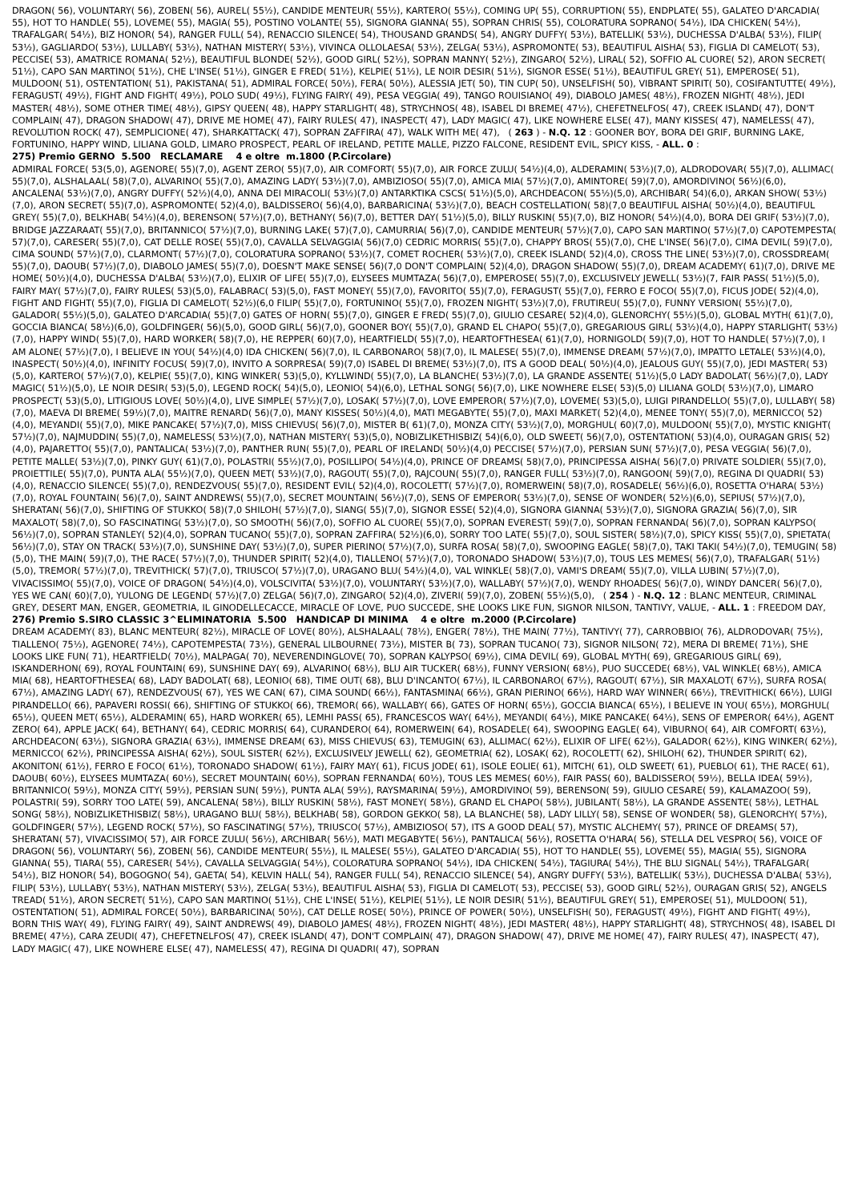DRAGON( 56), VOLUNTARY( 56), ZOBEN( 56), AUREL( 55½), CANDIDE MENTEUR( 55½), KARTERO( 55½), COMING UP( 55), CORRUPTION( 55), ENDPLATE( 55), GALATEO D'ARCADIA( 55), HOT TO HANDLE( 55), LOVEME( 55), MAGIA( 55), POSTINO VOLANTE( 55), SIGNORA GIANNA( 55), SOPRAN CHRIS( 55), COLORATURA SOPRANO( 54½), IDA CHICKEN( 54½), TRAFALGAR( 54½), BIZ HONOR( 54), RANGER FULL( 54), RENACCIO SILENCE( 54), THOUSAND GRANDS( 54), ANGRY DUFFY( 53½), BATELLIK( 53½), DUCHESSA D'ALBA( 53½), FILIP( 53½), GAGLIARDO( 53½), LULLABY( 53½), NATHAN MISTERY( 53½), VIVINCA OLLOLAESA( 53½), ZELGA( 53½), ASPROMONTE( 53), BEAUTIFUL AISHA( 53), FIGLIA DI CAMELOT( 53), PECCISE( 53), AMATRICE ROMANA( 52½), BEAUTIFUL BLONDE( 52½), GOOD GIRL( 52½), SOPRAN MANNY( 52½), ZINGARO( 52½), LIRAL( 52), SOFFIO AL CUORE( 52), ARON SECRET( 51½), CAPO SAN MARTINO( 51½), CHE L'INSE( 51½), GINGER E FRED( 51½), KELPIE( 51½), LE NOIR DESIR( 51½), SIGNOR ESSE( 51½), BEAUTIFUL GREY( 51), EMPEROSE( 51), MULDOON( 51), OSTENTATION( 51), PAKISTANA( 51), ADMIRAL FORCE( 50½), FERA( 50½), ALESSIA JET( 50), TIN CUP( 50), UNSELFISH( 50), VIBRANT SPIRIT( 50), COSIFANTUTTE( 49½), FERAGUST( 49½), FIGHT AND FIGHT( 49½), POLO SUD( 49½), FLYING FAIRY( 49), PESA VEGGIA( 49), TANGO ROUISIANO( 49), DIABOLO JAMES( 48½), FROZEN NIGHT( 48½), JEDI MASTER( 48½), SOME OTHER TIME( 48½), GIPSY QUEEN( 48), HAPPY STARLIGHT( 48), STRYCHNOS( 48), ISABEL DI BREME( 47½), CHEFETNELFOS( 47), CREEK ISLAND( 47), DON'T COMPLAIN( 47), DRAGON SHADOW( 47), DRIVE ME HOME( 47), FAIRY RULES( 47), INASPECT( 47), LADY MAGIC( 47), LIKE NOWHERE ELSE( 47), MANY KISSES( 47), NAMELESS( 47), REVOLUTION ROCK( 47), SEMPLICIONE( 47), SHARKATTACK( 47), SOPRAN ZAFFIRA( 47), WALK WITH ME( 47), ( 263 ) - N.Q. 12 : GOONER BOY, BORA DEI GRIF, BURNING LAKE, FORTUNINO, HAPPY WIND, LILIANA GOLD, LIMARO PROSPECT, PEARL OF IRELAND, PETITE MALLE, PIZZO FALCONE, RESIDENT EVIL, SPICY KISS, - ALL. 0 :
275) Premio GERNO 5.500 RECLAMARE 4 e oltre m.1800 (P.Circolare)
ADMIRAL FORCE( 53(5,0), AGENORE( 55)(7,0), AGENT ZERO( 55)(7,0), AIR COMFORT( 55)(7,0), AIR FORCE ZULU( 54½)(4,0), ALDERAMIN( 53½)(7,0), ALDRODOVAR( 55)(7,0), ALLIMAC( 55)(7,0), ALSHALAAL( 58)(7,0), ALVARINO( 55)(7,0), AMAZING LADY( 53½)(7,0), AMBIZIOSO( 55)(7,0), AMICA MIA( 57½)(7,0), AMINTORE( 59)(7,0), AMORDIVINO( 56½)(6,0), ANCALENA( 53½)(7,0), ANGRY DUFFY( 52½)(4,0), ANNA DEI MIRACOLI( 53½)(7,0) ANTARKTIKA CSCS( 51½)(5,0), ARCHDEACON( 55½)(5,0), ARCHIBAR( 54)(6,0), ARKAN SHOW( 53½)(7,0), ARON SECRET( 55)(7,0), ASPROMONTE( 52)(4,0), BALDISSERO( 56)(4,0), BARBARICINA( 53½)(7,0), BEACH COSTELLATION( 58)(7,0 BEAUTIFUL AISHA( 50½)(4,0), BEAUTIFUL GREY( 55)(7,0), BELKHAB( 54½)(4,0), BERENSON( 57½)(7,0), BETHANY( 56)(7,0), BETTER DAY( 51½)(5,0), BILLY RUSKIN( 55)(7,0), BIZ HONOR( 54½)(4,0), BORA DEI GRIF( 53½)(7,0), BRIDGE JAZZARAAT( 55)(7,0), BRITANNICO( 57½)(7,0), BURNING LAKE( 57)(7,0), CAMURRIA( 56)(7,0), CANDIDE MENTEUR( 57½)(7,0), CAPO SAN MARTINO( 57½)(7,0) CAPOTEMPESTA( 57)(7,0), CARESER( 55)(7,0), CAT DELLE ROSE( 55)(7,0), CAVALLA SELVAGGIA( 56)(7,0) CEDRIC MORRIS( 55)(7,0), CHAPPY BROS( 55)(7,0), CHE L'INSE( 56)(7,0), CIMA DEVIL( 59)(7,0), CIMA SOUND( 57½)(7,0), CLARMONT( 57½)(7,0), COLORATURA SOPRANO( 53½)(7, COMET ROCHER( 53½)(7,0), CREEK ISLAND( 52)(4,0), CROSS THE LINE( 53½)(7,0), CROSSDREAM( 55)(7,0), DAOUB( 57½)(7,0), DIABOLO JAMES( 55)(7,0), DOESN'T MAKE SENSE( 56)(7,0 DON'T COMPLAIN( 52)(4,0), DRAGON SHADOW( 55)(7,0), DREAM ACADEMY( 61)(7,0), DRIVE ME HOME( 50½)(4,0), DUCHESSA D'ALBA( 53½)(7,0), ELIXIR OF LIFE( 55)(7,0), ELYSEES MUMTAZA( 56)(7,0), EMPEROSE( 55)(7,0), EXCLUSIVELY JEWELL( 53½)(7, FAIR PASS( 51½)(5,0), FAIRY MAY( 57½)(7,0), FAIRY RULES( 53)(5,0), FALABRAC( 53)(5,0), FAST MONEY( 55)(7,0), FAVORITO( 55)(7,0), FERAGUST( 55)(7,0), FERRO E FOCO( 55)(7,0), FICUS JODE( 52)(4,0), FIGHT AND FIGHT( 55)(7,0), FIGLIA DI CAMELOT( 52½)(6,0 FILIP( 55)(7,0), FORTUNINO( 55)(7,0), FROZEN NIGHT( 53½)(7,0), FRUTIREU( 55)(7,0), FUNNY VERSION( 55½)(7,0), GALADOR( 55½)(5,0), GALATEO D'ARCADIA( 55)(7,0) GATES OF HORN( 55)(7,0), GINGER E FRED( 55)(7,0), GIULIO CESARE( 52)(4,0), GLENORCHY( 55½)(5,0), GLOBAL MYTH( 61)(7,0), GOCCIA BIANCA( 58½)(6,0), GOLDFINGER( 56)(5,0), GOOD GIRL( 56)(7,0), GOONER BOY( 55)(7,0), GRAND EL CHAPO( 55)(7,0), GREGARIOUS GIRL( 53½)(4,0), HAPPY STARLIGHT( 53½)(7,0), HAPPY WIND( 55)(7,0), HARD WORKER( 58)(7,0), HE REPPER( 60)(7,0), HEARTFIELD( 55)(7,0), HEARTOFTHESEA( 61)(7,0), HORNIGOLD( 59)(7,0), HOT TO HANDLE( 57½)(7,0), I AM ALONE( 57½)(7,0), I BELIEVE IN YOU( 54½)(4,0) IDA CHICKEN( 56)(7,0), IL CARBONARO( 58)(7,0), IL MALESE( 55)(7,0), IMMENSE DREAM( 57½)(7,0), IMPATTO LETALE( 53½)(4,0), INASPECT( 50½)(4,0), INFINITY FOCUS( 59)(7,0), INVITO A SORPRESA( 59)(7,0) ISABEL DI BREME( 53½)(7,0), ITS A GOOD DEAL( 50½)(4,0), JEALOUS GUY( 55)(7,0), JEDI MASTER( 53)(5,0), KARTERO( 57½)(7,0), KELPIE( 55)(7,0), KING WINKER( 53)(5,0), KYLLWIND( 55)(7,0), LA BLANCHE( 53½)(7,0), LA GRANDE ASSENTE( 51½)(5,0 LADY BADOLAT( 56½)(7,0), LADY MAGIC( 51½)(5,0), LE NOIR DESIR( 53)(5,0), LEGEND ROCK( 54)(5,0), LEONIO( 54)(6,0), LETHAL SONG( 56)(7,0), LIKE NOWHERE ELSE( 53)(5,0) LILIANA GOLD( 53½)(7,0), LIMARO PROSPECT( 53)(5,0), LITIGIOUS LOVE( 50½)(4,0), LIVE SIMPLE( 57½)(7,0), LOSAK( 57½)(7,0), LOVE EMPEROR( 57½)(7,0), LOVEME( 53)(5,0), LUIGI PIRANDELLO( 55)(7,0), LULLABY( 58)(7,0), MAEVA DI BREME( 59½)(7,0), MAITRE RENARD( 56)(7,0), MANY KISSES( 50½)(4,0), MATI MEGABYTE( 55)(7,0), MAXI MARKET( 52)(4,0), MENEE TONY( 55)(7,0), MERNICCO( 52)(4,0), MEYANDI( 55)(7,0), MIKE PANCAKE( 57½)(7,0), MISS CHIEVUS( 56)(7,0), MISTER B( 61)(7,0), MONZA CITY( 53½)(7,0), MORGHUL( 60)(7,0), MULDOON( 55)(7,0), MYSTIC KNIGHT( 57½)(7,0), NAJMUDDIN( 55)(7,0), NAMELESS( 53½)(7,0), NATHAN MISTERY( 53)(5,0), NOBIZLIKETHISBIZ( 54)(6,0), OLD SWEET( 56)(7,0), OSTENTATION( 53)(4,0), OURAGAN GRIS( 52)(4,0), PAJARETTO( 55)(7,0), PANTALICA( 53½)(7,0), PANTHER RUN( 55)(7,0), PEARL OF IRELAND( 50½)(4,0) PECCISE( 57½)(7,0), PERSIAN SUN( 57½)(7,0), PESA VEGGIA( 56)(7,0), PETITE MALLE( 53½)(7,0), PINKY GUY( 61)(7,0), POLASTRI( 55½)(7,0), POSILLIPO( 54½)(4,0), PRINCE OF DREAMS( 58)(7,0), PRINCIPESSA AISHA( 56)(7,0) PRIVATE SOLDIER( 55)(7,0), PROIETTILE( 55)(7,0), PUNTA ALA( 55½)(7,0), QUEEN MET( 53½)(7,0), RAGOUT( 55)(7,0), RAJCOUN( 55)(7,0), RANGER FULL( 53½)(7,0), RANGOON( 59)(7,0), REGINA DI QUADRI( 53)(4,0), RENACCIO SILENCE( 55)(7,0), RENDEZVOUS( 55)(7,0), RESIDENT EVIL( 52)(4,0), ROCOLETT( 57½)(7,0), ROMERWEIN( 58)(7,0), ROSADELE( 56½)(6,0), ROSETTA O'HARA( 53½)(7,0), ROYAL FOUNTAIN( 56)(7,0), SAINT ANDREWS( 55)(7,0), SECRET MOUNTAIN( 56½)(7,0), SENS OF EMPEROR( 53½)(7,0), SENSE OF WONDER( 52½)(6,0), SEPIUS( 57½)(7,0), SHERATAN( 56)(7,0), SHIFTING OF STUKKO( 58)(7,0 SHILOH( 57½)(7,0), SIANG( 55)(7,0), SIGNOR ESSE( 52)(4,0), SIGNORA GIANNA( 53½)(7,0), SIGNORA GRAZIA( 56)(7,0), SIR MAXALOT( 58)(7,0), SO FASCINATING( 53½)(7,0), SO SMOOTH( 56)(7,0), SOFFIO AL CUORE( 55)(7,0), SOPRAN EVEREST( 59)(7,0), SOPRAN FERNANDA( 56)(7,0), SOPRAN KALYPSO( 56½)(7,0), SOPRAN STANLEY( 52)(4,0), SOPRAN TUCANO( 55)(7,0), SOPRAN ZAFFIRA( 52½)(6,0), SORRY TOO LATE( 55)(7,0), SOUL SISTER( 58½)(7,0), SPICY KISS( 55)(7,0), SPIETATA( 56½)(7,0), STAY ON TRACK( 53½)(7,0), SUNSHINE DAY( 53½)(7,0), SUPER PIERINO( 57½)(7,0), SURFA ROSA( 58)(7,0), SWOOPING EAGLE( 58)(7,0), TAKI TAKI( 54½)(7,0), TEMUGIN( 58)(5,0), THE MAIN( 59)(7,0), THE RACE( 57½)(7,0), THUNDER SPIRIT( 52)(4,0), TIALLENO( 57½)(7,0), TORONADO SHADOW( 53½)(7,0), TOUS LES MEMES( 56)(7,0), TRAFALGAR( 51½)(5,0), TREMOR( 57½)(7,0), TREVITHICK( 57)(7,0), TRIUSCO( 57½)(7,0), URAGANO BLU( 54½)(4,0), VAL WINKLE( 58)(7,0), VAMI'S DREAM( 55)(7,0), VILLA LUBIN( 57½)(7,0), VIVACISSIMO( 55)(7,0), VOICE OF DRAGON( 54½)(4,0), VOLSCIVITA( 53½)(7,0), VOLUNTARY( 53½)(7,0), WALLABY( 57½)(7,0), WENDY RHOADES( 56)(7,0), WINDY DANCER( 56)(7,0), YES WE CAN( 60)(7,0), YULONG DE LEGEND( 57½)(7,0) ZELGA( 56)(7,0), ZINGARO( 52)(4,0), ZIVERI( 59)(7,0), ZOBEN( 55½)(5,0), ( 254 ) - N.Q. 12 : BLANC MENTEUR, CRIMINAL GREY, DESERT MAN, ENGER, GEOMETRIA, IL GINODELLECACCE, MIRACLE OF LOVE, PUO SUCCEDE, SHE LOOKS LIKE FUN, SIGNOR NILSON, TANTIVY, VALUE, - ALL. 1 : FREEDOM DAY,
276) Premio S.SIRO CLASSIC 3^ELIMINATORIA 5.500 HANDICAP DI MINIMA 4 e oltre m.2000 (P.Circolare)
DREAM ACADEMY( 83), BLANC MENTEUR( 82½), MIRACLE OF LOVE( 80½), ALSHALAAL( 78½), ENGER( 78½), THE MAIN( 77½), TANTIVY( 77), CARROBBIO( 76), ALDRODOVAR( 75½), TIALLENO( 75½), AGENORE( 74½), CAPOTEMPESTA( 73½), GENERAL LILBOURNE( 73½), MISTER B( 73), SOPRAN TUCANO( 73), SIGNOR NILSON( 72), MERA DI BREME( 71½), SHE LOOKS LIKE FUN( 71), HEARTFIELD( 70½), MALPAGA( 70), NEVERENDINGLOVE( 70), SOPRAN KALYPSO( 69½), CIMA DEVIL( 69), GLOBAL MYTH( 69), GREGARIOUS GIRL( 69), ISKANDERHON( 69), ROYAL FOUNTAIN( 69), SUNSHINE DAY( 69), ALVARINO( 68½), BLU AIR TUCKER( 68½), FUNNY VERSION( 68½), PUO SUCCEDE( 68½), VAL WINKLE( 68½), AMICA MIA( 68), HEARTOFTHESEA( 68), LADY BADOLAT( 68), LEONIO( 68), TIME OUT( 68), BLU D'INCANTO( 67½), IL CARBONARO( 67½), RAGOUT( 67½), SIR MAXALOT( 67½), SURFA ROSA( 67½), AMAZING LADY( 67), RENDEZVOUS( 67), YES WE CAN( 67), CIMA SOUND( 66½), FANTASMINA( 66½), GRAN PIERINO( 66½), HARD WAY WINNER( 66½), TREVITHICK( 66½), LUIGI PIRANDELLO( 66), PAPAVERI ROSSI( 66), SHIFTING OF STUKKO( 66), TREMOR( 66), WALLABY( 66), GATES OF HORN( 65½), GOCCIA BIANCA( 65½), I BELIEVE IN YOU( 65½), MORGHUL( 65½), QUEEN MET( 65½), ALDERAMIN( 65), HARD WORKER( 65), LEMHI PASS( 65), FRANCESCOS WAY( 64½), MEYANDI( 64½), MIKE PANCAKE( 64½), SENS OF EMPEROR( 64½), AGENT ZERO( 64), APPLE JACK( 64), BETHANY( 64), CEDRIC MORRIS( 64), CURANDERO( 64), ROMERWEIN( 64), ROSADELE( 64), SWOOPING EAGLE( 64), VIBURNO( 64), AIR COMFORT( 63½), ARCHDEACON( 63½), SIGNORA GRAZIA( 63½), IMMENSE DREAM( 63), MISS CHIEVUS( 63), TEMUGIN( 63), ALLIMAC( 62½), ELIXIR OF LIFE( 62½), GALADOR( 62½), KING WINKER( 62½), MERNICCO( 62½), PRINCIPESSA AISHA( 62½), SOUL SISTER( 62½), EXCLUSIVELY JEWELL( 62), GEOMETRIA( 62), LOSAK( 62), ROCOLETT( 62), SHILOH( 62), THUNDER SPIRIT( 62), AKONITON( 61½), FERRO E FOCO( 61½), TORONADO SHADOW( 61½), FAIRY MAY( 61), FICUS JODE( 61), ISOLE EOLIE( 61), MITCH( 61), OLD SWEET( 61), PUEBLO( 61), THE RACE( 61), DAOUB( 60½), ELYSEES MUMTAZA( 60½), SECRET MOUNTAIN( 60½), SOPRAN FERNANDA( 60½), TOUS LES MEMES( 60½), FAIR PASS( 60), BALDISSERO( 59½), BELLA IDEA( 59½), BRITANNICO( 59½), MONZA CITY( 59½), PERSIAN SUN( 59½), PUNTA ALA( 59½), RAYSMARINA( 59½), AMORDIVINO( 59), BERENSON( 59), GIULIO CESARE( 59), KALAMAZOO( 59), POLASTRI( 59), SORRY TOO LATE( 59), ANCALENA( 58½), BILLY RUSKIN( 58½), FAST MONEY( 58½), GRAND EL CHAPO( 58½), JUBILANT( 58½), LA GRANDE ASSENTE( 58½), LETHAL SONG( 58½), NOBIZLIKETHISBIZ( 58½), URAGANO BLU( 58½), BELKHAB( 58), GORDON GEKKO( 58), LA BLANCHE( 58), LADY LILLY( 58), SENSE OF WONDER( 58), GLENORCHY( 57½), GOLDFINGER( 57½), LEGEND ROCK( 57½), SO FASCINATING( 57½), TRIUSCO( 57½), AMBIZIOSO( 57), ITS A GOOD DEAL( 57), MYSTIC ALCHEMY( 57), PRINCE OF DREAMS( 57), SHERATAN( 57), VIVACISSIMO( 57), AIR FORCE ZULU( 56½), ARCHIBAR( 56½), MATI MEGABYTE( 56½), PANTALICA( 56½), ROSETTA O'HARA( 56), STELLA DEL VESPRO( 56), VOICE OF DRAGON( 56), VOLUNTARY( 56), ZOBEN( 56), CANDIDE MENTEUR( 55½), IL MALESE( 55½), GALATEO D'ARCADIA( 55), HOT TO HANDLE( 55), LOVEME( 55), MAGIA( 55), SIGNORA GIANNA( 55), TIARA( 55), CARESER( 54½), CAVALLA SELVAGGIA( 54½), COLORATURA SOPRANO( 54½), IDA CHICKEN( 54½), TAGIURA( 54½), THE BLU SIGNAL( 54½), TRAFALGAR( 54½), BIZ HONOR( 54), BOGOGNO( 54), GAETA( 54), KELVIN HALL( 54), RANGER FULL( 54), RENACCIO SILENCE( 54), ANGRY DUFFY( 53½), BATELLIK( 53½), DUCHESSA D'ALBA( 53½), FILIP( 53½), LULLABY( 53½), NATHAN MISTERY( 53½), ZELGA( 53½), BEAUTIFUL AISHA( 53), FIGLIA DI CAMELOT( 53), PECCISE( 53), GOOD GIRL( 52½), OURAGAN GRIS( 52), ANGELS TREAD( 51½), ARON SECRET( 51½), CAPO SAN MARTINO( 51½), CHE L'INSE( 51½), KELPIE( 51½), LE NOIR DESIR( 51½), BEAUTIFUL GREY( 51), EMPEROSE( 51), MULDOON( 51), OSTENTATION( 51), ADMIRAL FORCE( 50½), BARBARICINA( 50½), CAT DELLE ROSE( 50½), PRINCE OF POWER( 50½), UNSELFISH( 50), FERAGUST( 49½), FIGHT AND FIGHT( 49½), BORN THIS WAY( 49), FLYING FAIRY( 49), SAINT ANDREWS( 49), DIABOLO JAMES( 48½), FROZEN NIGHT( 48½), JEDI MASTER( 48½), HAPPY STARLIGHT( 48), STRYCHNOS( 48), ISABEL DI BREME( 47½), CARA ZEUDI( 47), CHEFETNELFOS( 47), CREEK ISLAND( 47), DON'T COMPLAIN( 47), DRAGON SHADOW( 47), DRIVE ME HOME( 47), FAIRY RULES( 47), INASPECT( 47), LADY MAGIC( 47), LIKE NOWHERE ELSE( 47), NAMELESS( 47), REGINA DI QUADRI( 47), SOPRAN